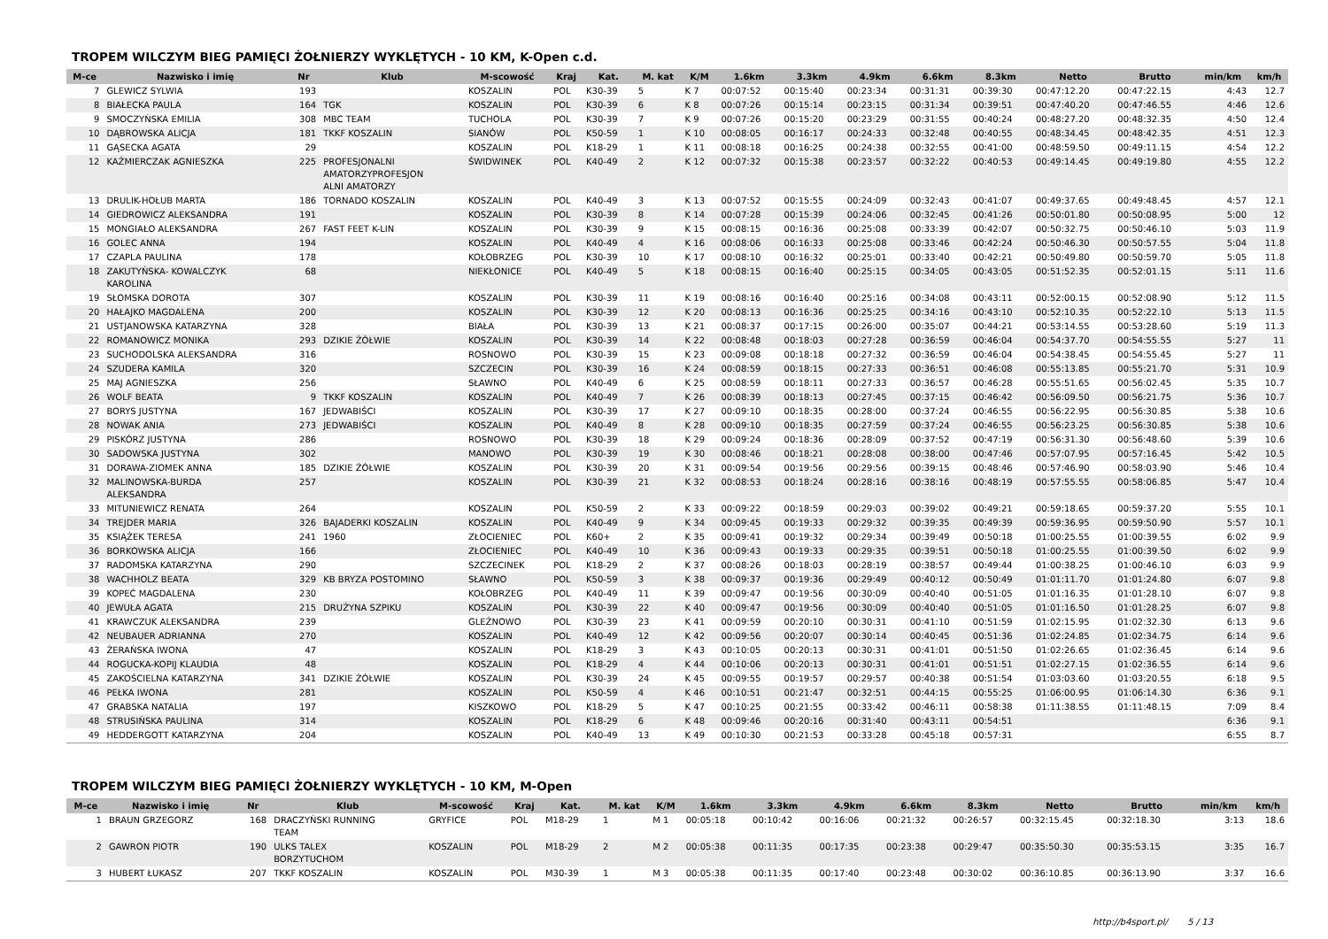TROPEM WILCZYM BIEG PAMIĘCI ŻOŁNIERZY WYKLĘTYCH - 10 KM, K-Open c.d.
| M-ce | Nazwisko i imię | Nr | Klub | M-scowość | Kraj | Kat. | M. kat | K/M | 1.6km | 3.3km | 4.9km | 6.6km | 8.3km | Netto | Brutto | min/km | km/h |
| --- | --- | --- | --- | --- | --- | --- | --- | --- | --- | --- | --- | --- | --- | --- | --- | --- | --- |
| 7 | GLEWICZ SYLWIA | 193 | | KOSZALIN | POL | K30-39 | 5 | K 7 | 00:07:52 | 00:15:40 | 00:23:34 | 00:31:31 | 00:39:30 | 00:47:12.20 | 00:47:22.15 | 4:43 | 12.7 |
| 8 | BIAŁECKA PAULA | 164 | TGK | KOSZALIN | POL | K30-39 | 6 | K 8 | 00:07:26 | 00:15:14 | 00:23:15 | 00:31:34 | 00:39:51 | 00:47:40.20 | 00:47:46.55 | 4:46 | 12.6 |
| 9 | SMOCZYŃSKA EMILIA | 308 | MBC TEAM | TUCHOLA | POL | K30-39 | 7 | K 9 | 00:07:26 | 00:15:20 | 00:23:29 | 00:31:55 | 00:40:24 | 00:48:27.20 | 00:48:32.35 | 4:50 | 12.4 |
| 10 | DĄBROWSKA ALICJA | 181 | TKKF KOSZALIN | SIANÓW | POL | K50-59 | 1 | K 10 | 00:08:05 | 00:16:17 | 00:24:33 | 00:32:48 | 00:40:55 | 00:48:34.45 | 00:48:42.35 | 4:51 | 12.3 |
| 11 | GĄSECKA AGATA | 29 | | KOSZALIN | POL | K18-29 | 1 | K 11 | 00:08:18 | 00:16:25 | 00:24:38 | 00:32:55 | 00:41:00 | 00:48:59.50 | 00:49:11.15 | 4:54 | 12.2 |
| 12 | KAŹMIERCZAK AGNIESZKA | 225 | PROFESJONALNI AMATORZYPROFESJON ALNI AMATORZY | ŚWIDWINEK | POL | K40-49 | 2 | K 12 | 00:07:32 | 00:15:38 | 00:23:57 | 00:32:22 | 00:40:53 | 00:49:14.45 | 00:49:19.80 | 4:55 | 12.2 |
| 13 | DRULIK-HOŁUB MARTA | 186 | TORNADO KOSZALIN | KOSZALIN | POL | K40-49 | 3 | K 13 | 00:07:52 | 00:15:55 | 00:24:09 | 00:32:43 | 00:41:07 | 00:49:37.65 | 00:49:48.45 | 4:57 | 12.1 |
| 14 | GIEDROWICZ ALEKSANDRA | 191 | | KOSZALIN | POL | K30-39 | 8 | K 14 | 00:07:28 | 00:15:39 | 00:24:06 | 00:32:45 | 00:41:26 | 00:50:01.80 | 00:50:08.95 | 5:00 | 12 |
| 15 | MONGIAŁO ALEKSANDRA | 267 | FAST FEET K-LIN | KOSZALIN | POL | K30-39 | 9 | K 15 | 00:08:15 | 00:16:36 | 00:25:08 | 00:33:39 | 00:42:07 | 00:50:32.75 | 00:50:46.10 | 5:03 | 11.9 |
| 16 | GOLEC ANNA | 194 | | KOSZALIN | POL | K40-49 | 4 | K 16 | 00:08:06 | 00:16:33 | 00:25:08 | 00:33:46 | 00:42:24 | 00:50:46.30 | 00:50:57.55 | 5:04 | 11.8 |
| 17 | CZAPLA PAULINA | 178 | | KOŁOBRZEG | POL | K30-39 | 10 | K 17 | 00:08:10 | 00:16:32 | 00:25:01 | 00:33:40 | 00:42:21 | 00:50:49.80 | 00:50:59.70 | 5:05 | 11.8 |
| 18 | ZAKUTYŃSKA- KOWALCZYK KAROLINA | 68 | | NIEKŁONICE | POL | K40-49 | 5 | K 18 | 00:08:15 | 00:16:40 | 00:25:15 | 00:34:05 | 00:43:05 | 00:51:52.35 | 00:52:01.15 | 5:11 | 11.6 |
| 19 | SŁOMSKA DOROTA | 307 | | KOSZALIN | POL | K30-39 | 11 | K 19 | 00:08:16 | 00:16:40 | 00:25:16 | 00:34:08 | 00:43:11 | 00:52:00.15 | 00:52:08.90 | 5:12 | 11.5 |
| 20 | HAŁAJKO MAGDALENA | 200 | | KOSZALIN | POL | K30-39 | 12 | K 20 | 00:08:13 | 00:16:36 | 00:25:25 | 00:34:16 | 00:43:10 | 00:52:10.35 | 00:52:22.10 | 5:13 | 11.5 |
| 21 | USTJANOWSKA KATARZYNA | 328 | | BIAŁA | POL | K30-39 | 13 | K 21 | 00:08:37 | 00:17:15 | 00:26:00 | 00:35:07 | 00:44:21 | 00:53:14.55 | 00:53:28.60 | 5:19 | 11.3 |
| 22 | ROMANOWICZ MONIKA | 293 | DZIKIE ŻÓŁWIE | KOSZALIN | POL | K30-39 | 14 | K 22 | 00:08:48 | 00:18:03 | 00:27:28 | 00:36:59 | 00:46:04 | 00:54:37.70 | 00:54:55.55 | 5:27 | 11 |
| 23 | SUCHODOLSKA ALEKSANDRA | 316 | | ROSNOWO | POL | K30-39 | 15 | K 23 | 00:09:08 | 00:18:18 | 00:27:32 | 00:36:59 | 00:46:04 | 00:54:38.45 | 00:54:55.45 | 5:27 | 11 |
| 24 | SZUDERA KAMILA | 320 | | SZCZECIN | POL | K30-39 | 16 | K 24 | 00:08:59 | 00:18:15 | 00:27:33 | 00:36:51 | 00:46:08 | 00:55:13.85 | 00:55:21.70 | 5:31 | 10.9 |
| 25 | MAJ AGNIESZKA | 256 | | SŁAWNO | POL | K40-49 | 6 | K 25 | 00:08:59 | 00:18:11 | 00:27:33 | 00:36:57 | 00:46:28 | 00:55:51.65 | 00:56:02.45 | 5:35 | 10.7 |
| 26 | WOLF BEATA | 9 | TKKF KOSZALIN | KOSZALIN | POL | K40-49 | 7 | K 26 | 00:08:39 | 00:18:13 | 00:27:45 | 00:37:15 | 00:46:42 | 00:56:09.50 | 00:56:21.75 | 5:36 | 10.7 |
| 27 | BORYS JUSTYNA | 167 | JEDWABIŚCI | KOSZALIN | POL | K30-39 | 17 | K 27 | 00:09:10 | 00:18:35 | 00:28:00 | 00:37:24 | 00:46:55 | 00:56:22.95 | 00:56:30.85 | 5:38 | 10.6 |
| 28 | NOWAK ANIA | 273 | JEDWABIŚCI | KOSZALIN | POL | K40-49 | 8 | K 28 | 00:09:10 | 00:18:35 | 00:27:59 | 00:37:24 | 00:46:55 | 00:56:23.25 | 00:56:30.85 | 5:38 | 10.6 |
| 29 | PISKÓRZ JUSTYNA | 286 | | ROSNOWO | POL | K30-39 | 18 | K 29 | 00:09:24 | 00:18:36 | 00:28:09 | 00:37:52 | 00:47:19 | 00:56:31.30 | 00:56:48.60 | 5:39 | 10.6 |
| 30 | SADOWSKA JUSTYNA | 302 | | MANOWO | POL | K30-39 | 19 | K 30 | 00:08:46 | 00:18:21 | 00:28:08 | 00:38:00 | 00:47:46 | 00:57:07.95 | 00:57:16.45 | 5:42 | 10.5 |
| 31 | DORAWA-ZIOMEK ANNA | 185 | DZIKIE ŻÓŁWIE | KOSZALIN | POL | K30-39 | 20 | K 31 | 00:09:54 | 00:19:56 | 00:29:56 | 00:39:15 | 00:48:46 | 00:57:46.90 | 00:58:03.90 | 5:46 | 10.4 |
| 32 | MALINOWSKA-BURDA ALEKSANDRA | 257 | | KOSZALIN | POL | K30-39 | 21 | K 32 | 00:08:53 | 00:18:24 | 00:28:16 | 00:38:16 | 00:48:19 | 00:57:55.55 | 00:58:06.85 | 5:47 | 10.4 |
| 33 | MITUNIEWICZ RENATA | 264 | | KOSZALIN | POL | K50-59 | 2 | K 33 | 00:09:22 | 00:18:59 | 00:29:03 | 00:39:02 | 00:49:21 | 00:59:18.65 | 00:59:37.20 | 5:55 | 10.1 |
| 34 | TREJDER MARIA | 326 | BAJADERKI KOSZALIN | KOSZALIN | POL | K40-49 | 9 | K 34 | 00:09:45 | 00:19:33 | 00:29:32 | 00:39:35 | 00:49:39 | 00:59:36.95 | 00:59:50.90 | 5:57 | 10.1 |
| 35 | KSIĄŻEK TERESA | 241 | 1960 | ZŁOCIENIEC | POL | K60+ | 2 | K 35 | 00:09:41 | 00:19:32 | 00:29:34 | 00:39:49 | 00:50:18 | 01:00:25.55 | 01:00:39.55 | 6:02 | 9.9 |
| 36 | BORKOWSKA ALICJA | 166 | | ZŁOCIENIEC | POL | K40-49 | 10 | K 36 | 00:09:43 | 00:19:33 | 00:29:35 | 00:39:51 | 00:50:18 | 01:00:25.55 | 01:00:39.50 | 6:02 | 9.9 |
| 37 | RADOMSKA KATARZYNA | 290 | | SZCZECINEK | POL | K18-29 | 2 | K 37 | 00:08:26 | 00:18:03 | 00:28:19 | 00:38:57 | 00:49:44 | 01:00:38.25 | 01:00:46.10 | 6:03 | 9.9 |
| 38 | WACHHOLZ BEATA | 329 | KB BRYZA POSTOMINO | SŁAWNO | POL | K50-59 | 3 | K 38 | 00:09:37 | 00:19:36 | 00:29:49 | 00:40:12 | 00:50:49 | 01:01:11.70 | 01:01:24.80 | 6:07 | 9.8 |
| 39 | KOPEĆ MAGDALENA | 230 | | KOŁOBRZEG | POL | K40-49 | 11 | K 39 | 00:09:47 | 00:19:56 | 00:30:09 | 00:40:40 | 00:51:05 | 01:01:16.35 | 01:01:28.10 | 6:07 | 9.8 |
| 40 | JEWUŁA AGATA | 215 | DRUŻYNA SZPIKU | KOSZALIN | POL | K30-39 | 22 | K 40 | 00:09:47 | 00:19:56 | 00:30:09 | 00:40:40 | 00:51:05 | 01:01:16.50 | 01:01:28.25 | 6:07 | 9.8 |
| 41 | KRAWCZUK ALEKSANDRA | 239 | | GLEŹNOWO | POL | K30-39 | 23 | K 41 | 00:09:59 | 00:20:10 | 00:30:31 | 00:41:10 | 00:51:59 | 01:02:15.95 | 01:02:32.30 | 6:13 | 9.6 |
| 42 | NEUBAUER ADRIANNA | 270 | | KOSZALIN | POL | K40-49 | 12 | K 42 | 00:09:56 | 00:20:07 | 00:30:14 | 00:40:45 | 00:51:36 | 01:02:24.85 | 01:02:34.75 | 6:14 | 9.6 |
| 43 | ŻERAŃSKA IWONA | 47 | | KOSZALIN | POL | K18-29 | 3 | K 43 | 00:10:05 | 00:20:13 | 00:30:31 | 00:41:01 | 00:51:50 | 01:02:26.65 | 01:02:36.45 | 6:14 | 9.6 |
| 44 | ROGUCKA-KOPIJ KLAUDIA | 48 | | KOSZALIN | POL | K18-29 | 4 | K 44 | 00:10:06 | 00:20:13 | 00:30:31 | 00:41:01 | 00:51:51 | 01:02:27.15 | 01:02:36.55 | 6:14 | 9.6 |
| 45 | ZAKOŚCIELNA KATARZYNA | 341 | DZIKIE ŻÓŁWIE | KOSZALIN | POL | K30-39 | 24 | K 45 | 00:09:55 | 00:19:57 | 00:29:57 | 00:40:38 | 00:51:54 | 01:03:03.60 | 01:03:20.55 | 6:18 | 9.5 |
| 46 | PEŁKA IWONA | 281 | | KOSZALIN | POL | K50-59 | 4 | K 46 | 00:10:51 | 00:21:47 | 00:32:51 | 00:44:15 | 00:55:25 | 01:06:00.95 | 01:06:14.30 | 6:36 | 9.1 |
| 47 | GRABSKA NATALIA | 197 | | KISZKOWO | POL | K18-29 | 5 | K 47 | 00:10:25 | 00:21:55 | 00:33:42 | 00:46:11 | 00:58:38 | 01:11:38.55 | 01:11:48.15 | 7:09 | 8.4 |
| 48 | STRUSIŃSKA PAULINA | 314 | | KOSZALIN | POL | K18-29 | 6 | K 48 | 00:09:46 | 00:20:16 | 00:31:40 | 00:43:11 | 00:54:51 | | | 6:36 | 9.1 |
| 49 | HEDDERGOTT KATARZYNA | 204 | | KOSZALIN | POL | K40-49 | 13 | K 49 | 00:10:30 | 00:21:53 | 00:33:28 | 00:45:18 | 00:57:31 | | | 6:55 | 8.7 |
TROPEM WILCZYM BIEG PAMIĘCI ŻOŁNIERZY WYKLĘTYCH - 10 KM, M-Open
| M-ce | Nazwisko i imię | Nr | Klub | M-scowość | Kraj | Kat. | M. kat | K/M | 1.6km | 3.3km | 4.9km | 6.6km | 8.3km | Netto | Brutto | min/km | km/h |
| --- | --- | --- | --- | --- | --- | --- | --- | --- | --- | --- | --- | --- | --- | --- | --- | --- | --- |
| 1 | BRAUN GRZEGORZ | 168 | DRACZYŃSKI RUNNING TEAM | GRYFICE | POL | M18-29 | 1 | M 1 | 00:05:18 | 00:10:42 | 00:16:06 | 00:21:32 | 00:26:57 | 00:32:15.45 | 00:32:18.30 | 3:13 | 18.6 |
| 2 | GAWRON PIOTR | 190 | ULKS TALEX BORZYTUCHOM | KOSZALIN | POL | M18-29 | 2 | M 2 | 00:05:38 | 00:11:35 | 00:17:35 | 00:23:38 | 00:29:47 | 00:35:50.30 | 00:35:53.15 | 3:35 | 16.7 |
| 3 | HUBERT ŁUKASZ | 207 | TKKF KOSZALIN | KOSZALIN | POL | M30-39 | 1 | M 3 | 00:05:38 | 00:11:35 | 00:17:40 | 00:23:48 | 00:30:02 | 00:36:10.85 | 00:36:13.90 | 3:37 | 16.6 |
http://b4sport.pl/ 5 / 13